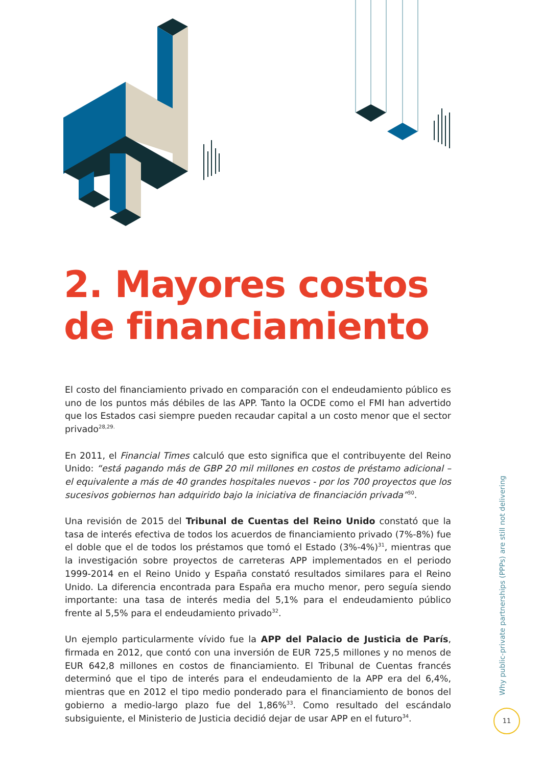2. Mayores costos
de financiamiento
El costo del financiamiento privado en comparación con el endeudamiento público es uno de los puntos más débiles de las APP. Tanto la OCDE como el FMI han advertido que los Estados casi siempre pueden recaudar capital a un costo menor que el sector privado<sup>28,29.</sup>
En 2011, el Financial Times calculó que esto significa que el contribuyente del Reino Unido: “está pagando más de GBP 20 mil millones en costos de préstamo adicional – el equivalente a más de 40 grandes hospitales nuevos - por los 700 proyectos que los sucesivos gobiernos han adquirido bajo la iniciativa de financiación privada”<sup>30</sup>.
Una revisión de 2015 del Tribunal de Cuentas del Reino Unido constató que la tasa de interés efectiva de todos los acuerdos de financiamiento privado (7%-8%) fue el doble que el de todos los préstamos que tomó el Estado (3%-4%)<sup>31</sup>, mientras que la investigación sobre proyectos de carreteras APP implementados en el periodo 1999-2014 en el Reino Unido y España constató resultados similares para el Reino Unido. La diferencia encontrada para España era mucho menor, pero seguía siendo importante: una tasa de interés media del 5,1% para el endeudamiento público frente al 5,5% para el endeudamiento privado<sup>32</sup>.
Un ejemplo particularmente vívido fue la APP del Palacio de Justicia de París, firmada en 2012, que contó con una inversión de EUR 725,5 millones y no menos de EUR 642,8 millones en costos de financiamiento. El Tribunal de Cuentas francés determinó que el tipo de interés para el endeudamiento de la APP era del 6,4%, mientras que en 2012 el tipo medio ponderado para el financiamiento de bonos del gobierno a medio-largo plazo fue del 1,86%<sup>33</sup>. Como resultado del escándalo subsiguiente, el Ministerio de Justicia decidió dejar de usar APP en el futuro<sup>34</sup>.
Why public-private partnerships (PPPs) are still not delivering
11